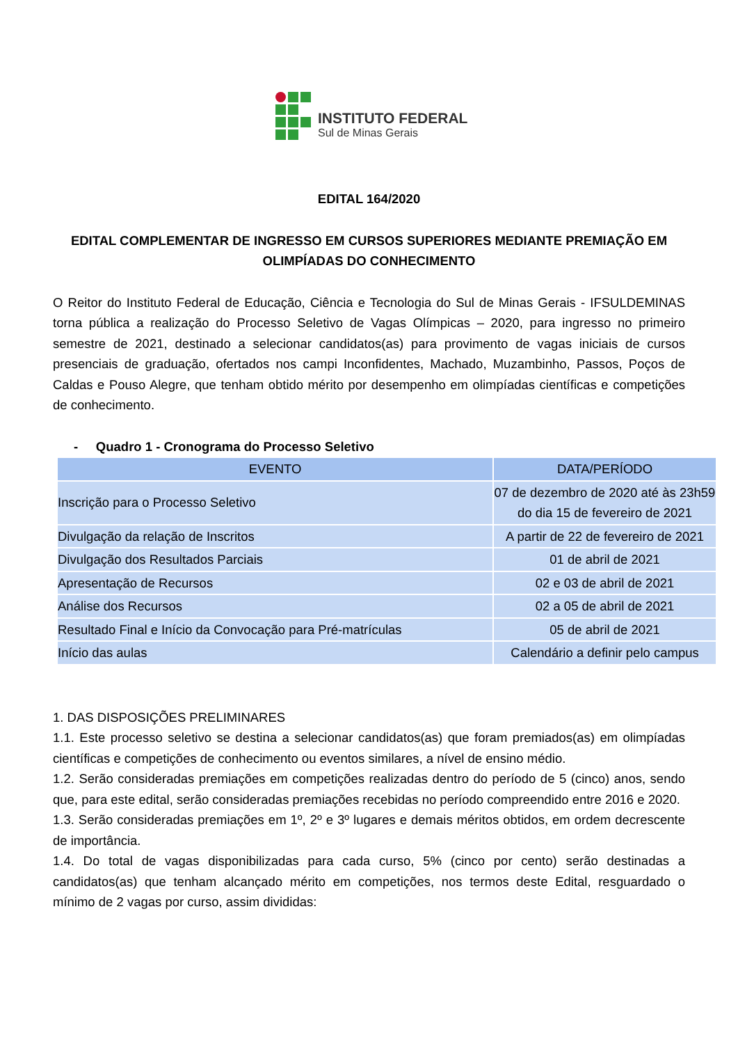INSTITUTO FEDERAL
Sul de Minas Gerais
EDITAL 164/2020
EDITAL COMPLEMENTAR DE INGRESSO EM CURSOS SUPERIORES MEDIANTE PREMIAÇÃO EM OLIMPÍADAS DO CONHECIMENTO
O Reitor do Instituto Federal de Educação, Ciência e Tecnologia do Sul de Minas Gerais - IFSULDEMINAS torna pública a realização do Processo Seletivo de Vagas Olímpicas – 2020, para ingresso no primeiro semestre de 2021, destinado a selecionar candidatos(as) para provimento de vagas iniciais de cursos presenciais de graduação, ofertados nos campi Inconfidentes, Machado, Muzambinho, Passos, Poços de Caldas e Pouso Alegre, que tenham obtido mérito por desempenho em olimpíadas científicas e competições de conhecimento.
- Quadro 1 - Cronograma do Processo Seletivo
| EVENTO | DATA/PERÍODO |
| --- | --- |
| Inscrição para o Processo Seletivo | 07 de dezembro de 2020 até às 23h59 do dia 15 de fevereiro de 2021 |
| Divulgação da relação de Inscritos | A partir de 22 de fevereiro de 2021 |
| Divulgação dos Resultados Parciais | 01 de abril de 2021 |
| Apresentação de Recursos | 02 e 03 de abril de 2021 |
| Análise dos Recursos | 02 a 05 de abril de 2021 |
| Resultado Final e Início da Convocação para Pré-matrículas | 05 de abril de 2021 |
| Início das aulas | Calendário a definir pelo campus |
1. DAS DISPOSIÇÕES PRELIMINARES
1.1. Este processo seletivo se destina a selecionar candidatos(as) que foram premiados(as) em olimpíadas científicas e competições de conhecimento ou eventos similares, a nível de ensino médio.
1.2. Serão consideradas premiações em competições realizadas dentro do período de 5 (cinco) anos, sendo que, para este edital, serão consideradas premiações recebidas no período compreendido entre 2016 e 2020.
1.3. Serão consideradas premiações em 1º, 2º e 3º lugares e demais méritos obtidos, em ordem decrescente de importância.
1.4. Do total de vagas disponibilizadas para cada curso, 5% (cinco por cento) serão destinadas a candidatos(as) que tenham alcançado mérito em competições, nos termos deste Edital, resguardado o mínimo de 2 vagas por curso, assim divididas: